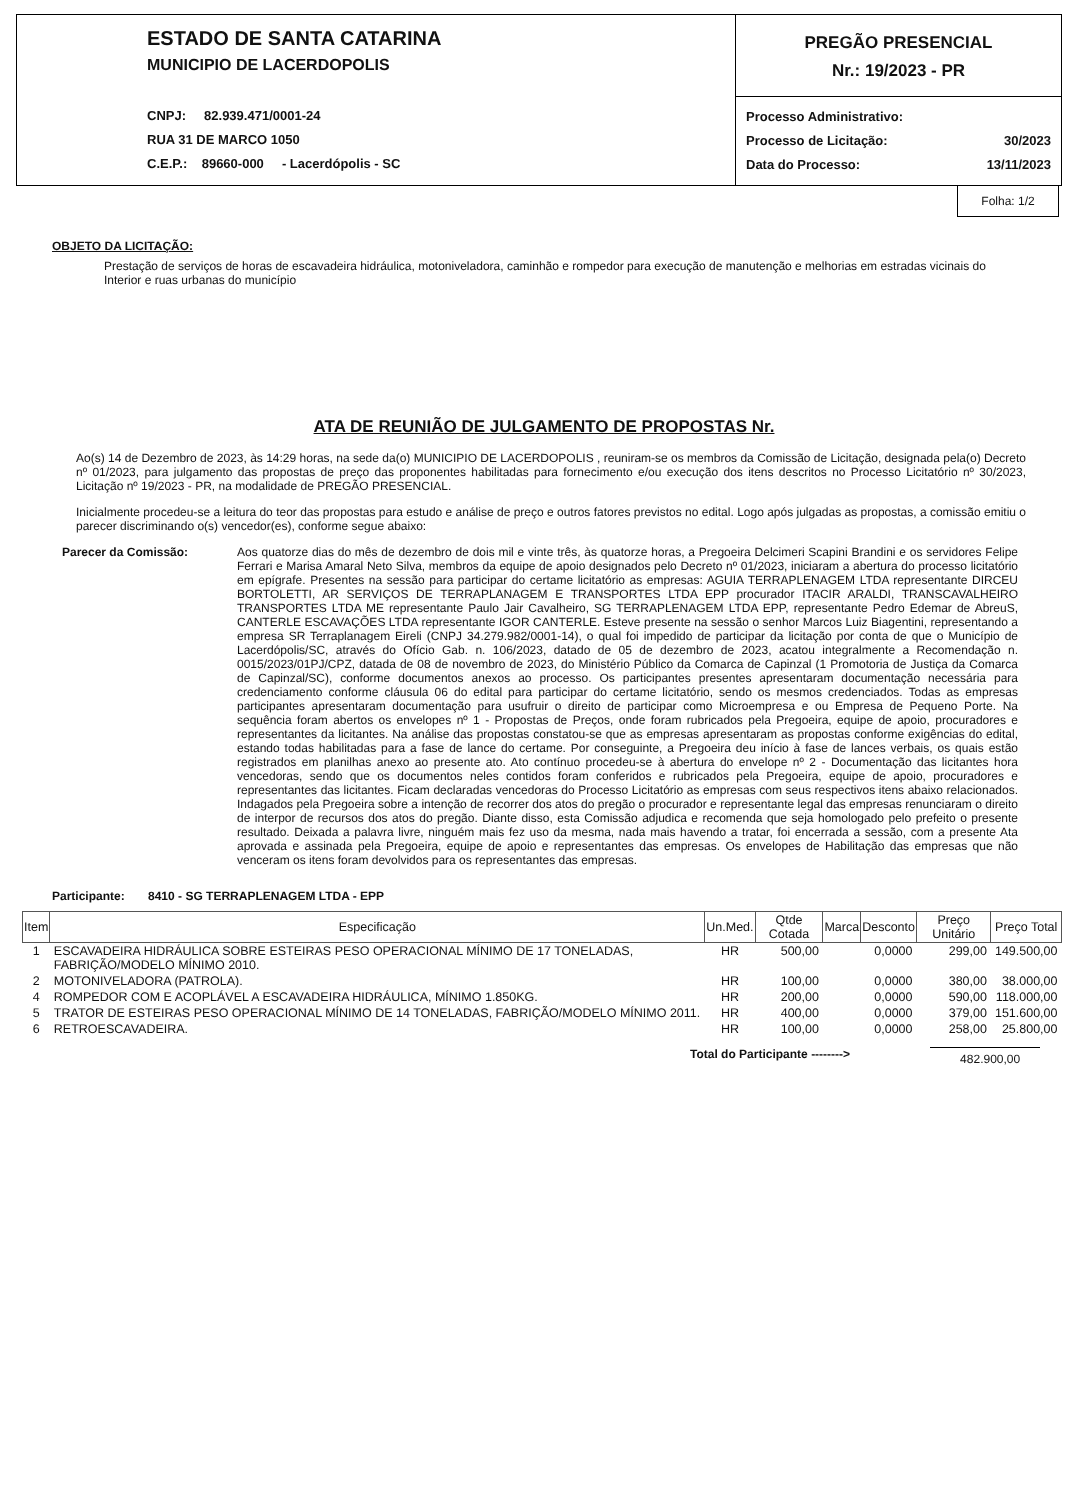ESTADO DE SANTA CATARINA
MUNICIPIO DE LACERDOPOLIS
CNPJ: 82.939.471/0001-24
RUA 31 DE MARCO 1050
C.E.P.: 89660-000 - Lacerdópolis - SC
PREGÃO PRESENCIAL
Nr.: 19/2023 - PR
Processo Administrativo:
Processo de Licitação: 30/2023
Data do Processo: 13/11/2023
Folha: 1/2
OBJETO DA LICITAÇÃO:
Prestação de serviços de horas de escavadeira hidráulica, motoniveladora, caminhão e rompedor para execução de manutenção e melhorias em estradas vicinais do Interior e ruas urbanas do município
ATA DE REUNIÃO DE JULGAMENTO DE PROPOSTAS Nr.
Ao(s) 14 de Dezembro de 2023, às 14:29 horas, na sede da(o) MUNICIPIO DE LACERDOPOLIS , reuniram-se os membros da Comissão de Licitação, designada pela(o) Decreto nº 01/2023, para julgamento das propostas de preço das proponentes habilitadas para fornecimento e/ou execução dos itens descritos no Processo Licitatório nº 30/2023, Licitação nº 19/2023 - PR, na modalidade de PREGÃO PRESENCIAL.
Inicialmente procedeu-se a leitura do teor das propostas para estudo e análise de preço e outros fatores previstos no edital. Logo após julgadas as propostas, a comissão emitiu o parecer discriminando o(s) vencedor(es), conforme segue abaixo:
Parecer da Comissão: Aos quatorze dias do mês de dezembro de dois mil e vinte três, às quatorze horas, a Pregoeira Delcimeri Scapini Brandini e os servidores Felipe Ferrari e Marisa Amaral Neto Silva, membros da equipe de apoio designados pelo Decreto nº 01/2023, iniciaram a abertura do processo licitatório em epígrafe. Presentes na sessão para participar do certame licitatório as empresas: AGUIA TERRAPLENAGEM LTDA representante DIRCEU BORTOLETTI, AR SERVIÇOS DE TERRAPLANAGEM E TRANSPORTES LTDA EPP procurador ITACIR ARALDI, TRANSCAVALHEIRO TRANSPORTES LTDA ME representante Paulo Jair Cavalheiro, SG TERRAPLENAGEM LTDA EPP, representante Pedro Edemar de AbreuS, CANTERLE ESCAVAÇÕES LTDA representante IGOR CANTERLE. Esteve presente na sessão o senhor Marcos Luiz Biagentini, representando a empresa SR Terraplanagem Eireli (CNPJ 34.279.982/0001-14), o qual foi impedido de participar da licitação por conta de que o Município de Lacerdópolis/SC, através do Ofício Gab. n. 106/2023, datado de 05 de dezembro de 2023, acatou integralmente a Recomendação n. 0015/2023/01PJ/CPZ, datada de 08 de novembro de 2023, do Ministério Público da Comarca de Capinzal (1 Promotoria de Justiça da Comarca de Capinzal/SC), conforme documentos anexos ao processo. Os participantes presentes apresentaram documentação necessária para credenciamento conforme cláusula 06 do edital para participar do certame licitatório, sendo os mesmos credenciados. Todas as empresas participantes apresentaram documentação para usufruir o direito de participar como Microempresa e ou Empresa de Pequeno Porte. Na sequência foram abertos os envelopes nº 1 - Propostas de Preços, onde foram rubricados pela Pregoeira, equipe de apoio, procuradores e representantes da licitantes. Na análise das propostas constatou-se que as empresas apresentaram as propostas conforme exigências do edital, estando todas habilitadas para a fase de lance do certame. Por conseguinte, a Pregoeira deu início à fase de lances verbais, os quais estão registrados em planilhas anexo ao presente ato. Ato contínuo procedeu-se à abertura do envelope nº 2 - Documentação das licitantes hora vencedoras, sendo que os documentos neles contidos foram conferidos e rubricados pela Pregoeira, equipe de apoio, procuradores e representantes das licitantes. Ficam declaradas vencedoras do Processo Licitatório as empresas com seus respectivos itens abaixo relacionados. Indagados pela Pregoeira sobre a intenção de recorrer dos atos do pregão o procurador e representante legal das empresas renunciaram o direito de interpor de recursos dos atos do pregão. Diante disso, esta Comissão adjudica e recomenda que seja homologado pelo prefeito o presente resultado. Deixada a palavra livre, ninguém mais fez uso da mesma, nada mais havendo a tratar, foi encerrada a sessão, com a presente Ata aprovada e assinada pela Pregoeira, equipe de apoio e representantes das empresas. Os envelopes de Habilitação das empresas que não venceram os itens foram devolvidos para os representantes das empresas.
Participante: 8410 - SG TERRAPLENAGEM LTDA - EPP
| Item | Especificação | Un.Med. | Qtde Cotada | Marca | Desconto | Preço Unitário | Preço Total |
| --- | --- | --- | --- | --- | --- | --- | --- |
| 1 | ESCAVADEIRA HIDRÁULICA SOBRE ESTEIRAS PESO OPERACIONAL MÍNIMO DE 17 TONELADAS, FABRIÇÃO/MODELO MÍNIMO 2010. | HR | 500,00 | | 0,0000 | 299,00 | 149.500,00 |
| 2 | MOTONIVELADORA (PATROLA). | HR | 100,00 | | 0,0000 | 380,00 | 38.000,00 |
| 4 | ROMPEDOR COM E ACOPLÁVEL A ESCAVADEIRA HIDRÁULICA, MÍNIMO 1.850KG. | HR | 200,00 | | 0,0000 | 590,00 | 118.000,00 |
| 5 | TRATOR DE ESTEIRAS PESO OPERACIONAL MÍNIMO DE 14 TONELADAS, FABRIÇÃO/MODELO MÍNIMO 2011. | HR | 400,00 | | 0,0000 | 379,00 | 151.600,00 |
| 6 | RETROESCAVADEIRA. | HR | 100,00 | | 0,0000 | 258,00 | 25.800,00 |
Total do Participante --------> 482.900,00